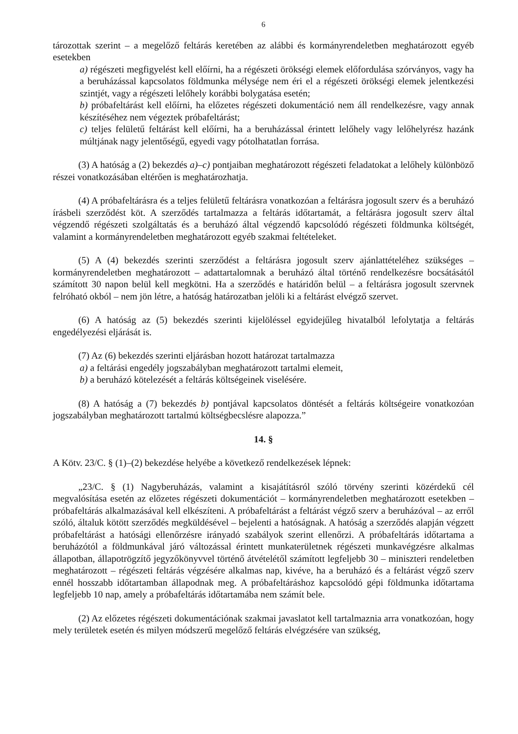6
tározottak szerint – a megelőző feltárás keretében az alábbi és kormányrendeletben meghatározott egyéb esetekben
a) régészeti megfigyelést kell előírni, ha a régészeti örökségi elemek előfordulása szórványos, vagy ha a beruházással kapcsolatos földmunka mélysége nem éri el a régészeti örökségi elemek jelentkezési szintjét, vagy a régészeti lelőhely korábbi bolygatása esetén;
b) próbafeltárást kell előírni, ha előzetes régészeti dokumentáció nem áll rendelkezésre, vagy annak készítéséhez nem végeztek próbafeltárást;
c) teljes felületű feltárást kell előírni, ha a beruházással érintett lelőhely vagy lelőhelyrész hazánk múltjának nagy jelentőségű, egyedi vagy pótolhatatlan forrása.
(3) A hatóság a (2) bekezdés a)–c) pontjaiban meghatározott régészeti feladatokat a lelőhely különböző részei vonatkozásában eltérően is meghatározhatja.
(4) A próbafeltárásra és a teljes felületű feltárásra vonatkozóan a feltárásra jogosult szerv és a beruházó írásbeli szerződést köt. A szerződés tartalmazza a feltárás időtartamát, a feltárásra jogosult szerv által végzendő régészeti szolgáltatás és a beruházó által végzendő kapcsolódó régészeti földmunka költségét, valamint a kormányrendeletben meghatározott egyéb szakmai feltételeket.
(5) A (4) bekezdés szerinti szerződést a feltárásra jogosult szerv ajánlattételéhez szükséges – kormányrendeletben meghatározott – adattartalomnak a beruházó által történő rendelkezésre bocsátásától számított 30 napon belül kell megkötni. Ha a szerződés e határidőn belül – a feltárásra jogosult szervnek felróható okból – nem jön létre, a hatóság határozatban jelöli ki a feltárást elvégző szervet.
(6) A hatóság az (5) bekezdés szerinti kijelöléssel egyidejűleg hivatalból lefolytatja a feltárás engedélyezési eljárását is.
(7) Az (6) bekezdés szerinti eljárásban hozott határozat tartalmazza
a) a feltárási engedély jogszabályban meghatározott tartalmi elemeit,
b) a beruházó kötelezését a feltárás költségeinek viselésére.
(8) A hatóság a (7) bekezdés b) pontjával kapcsolatos döntését a feltárás költségeire vonatkozóan jogszabályban meghatározott tartalmú költségbecslésre alapozza.”
14. §
A Kötv. 23/C. § (1)–(2) bekezdése helyébe a következő rendelkezések lépnek:
„23/C. § (1) Nagyberuházás, valamint a kisajátításról szóló törvény szerinti közérdekű cél megvalósítása esetén az előzetes régészeti dokumentációt – kormányrendeletben meghatározott esetekben – próbafeltárás alkalmazásával kell elkészíteni. A próbafeltárást a feltárást végző szerv a beruházóval – az erről szóló, általuk kötött szerződés megküldésével – bejelenti a hatóságnak. A hatóság a szerződés alapján végzett próbafeltárást a hatósági ellenőrzésre irányadó szabályok szerint ellenőrzi. A próbafeltárás időtartama a beruházótól a földmunkával járó változással érintett munkaterületnek régészeti munkavégzésre alkalmas állapotban, állapotrögzítő jegyzőkönyvvel történő átvételétől számított legfeljebb 30 – miniszteri rendeletben meghatározott – régészeti feltárás végzésére alkalmas nap, kivéve, ha a beruházó és a feltárást végző szerv ennél hosszabb időtartamban állapodnak meg. A próbafeltáráshoz kapcsolódó gépi földmunka időtartama legfeljebb 10 nap, amely a próbafeltárás időtartamába nem számít bele.
(2) Az előzetes régészeti dokumentációnak szakmai javaslatot kell tartalmaznia arra vonatkozóan, hogy mely területek esetén és milyen módszerű megelőző feltárás elvégzésére van szükség,